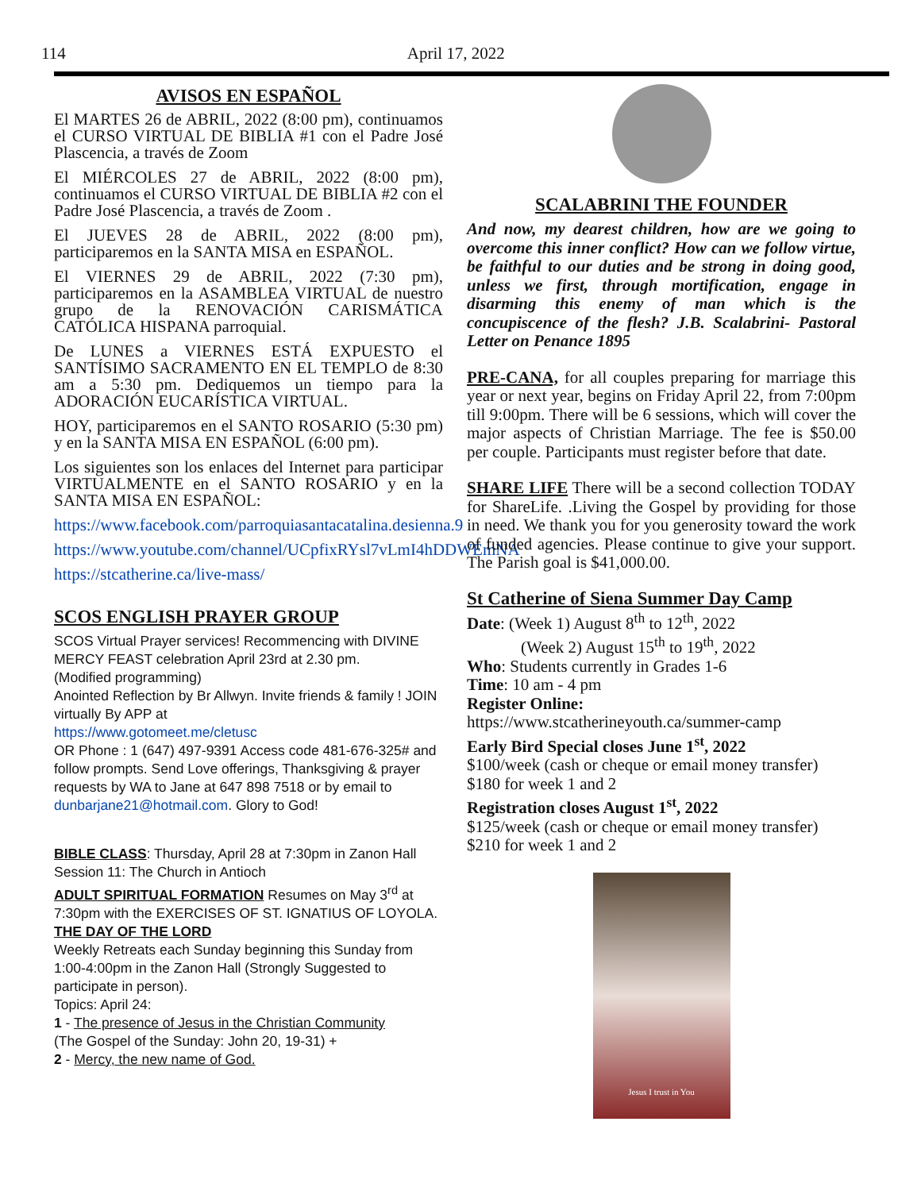114 April 17, 2022
AVISOS EN ESPAÑOL
El MARTES 26 de ABRIL, 2022 (8:00 pm), continuamos el CURSO VIRTUAL DE BIBLIA #1 con el Padre José Plascencia, a través de Zoom
El MIÉRCOLES 27 de ABRIL, 2022 (8:00 pm), continuamos el CURSO VIRTUAL DE BIBLIA #2 con el Padre José Plascencia, a través de Zoom .
El JUEVES 28 de ABRIL, 2022 (8:00 pm), participaremos en la SANTA MISA en ESPAÑOL.
El VIERNES 29 de ABRIL, 2022 (7:30 pm), participaremos en la ASAMBLEA VIRTUAL de nuestro grupo de la RENOVACIÓN CARISMÁTICA CATÓLICA HISPANA parroquial.
De LUNES a VIERNES ESTÁ EXPUESTO el SANTÍSIMO SACRAMENTO EN EL TEMPLO de 8:30 am a 5:30 pm. Dediquemos un tiempo para la ADORACIÓN EUCARÍSTICA VIRTUAL.
HOY, participaremos en el SANTO ROSARIO (5:30 pm) y en la SANTA MISA EN ESPAÑOL (6:00 pm).
Los siguientes son los enlaces del Internet para participar VIRTUALMENTE en el SANTO ROSARIO y en la SANTA MISA EN ESPAÑOL:
https://www.facebook.com/parroquiasantacatalina.desienna.9
https://www.youtube.com/channel/UCpfixRYsl7vLmI4hDDWEmNA
https://stcatherine.ca/live-mass/
SCOS ENGLISH PRAYER GROUP
SCOS Virtual Prayer services! Recommencing with DIVINE MERCY FEAST celebration April 23rd at 2.30 pm.
(Modified programming)
Anointed Reflection by Br Allwyn. Invite friends & family ! JOIN virtually By APP at
https://www.gotomeet.me/cletusc
OR Phone : 1 (647) 497-9391 Access code 481-676-325# and follow prompts. Send Love offerings, Thanksgiving & prayer requests by WA to Jane at 647 898 7518 or by email to dunbarjane21@hotmail.com. Glory to God!
BIBLE CLASS: Thursday, April 28 at 7:30pm in Zanon Hall
Session 11: The Church in Antioch
ADULT SPIRITUAL FORMATION Resumes on May 3<sup>rd</sup> at 7:30pm with the EXERCISES OF ST. IGNATIUS OF LOYOLA.
THE DAY OF THE LORD
Weekly Retreats each Sunday beginning this Sunday from 1:00-4:00pm in the Zanon Hall (Strongly Suggested to participate in person).
Topics: April 24:
1 - The presence of Jesus in the Christian Community
(The Gospel of the Sunday: John 20, 19-31) +
2 - Mercy, the new name of God.
SCALABRINI THE FOUNDER
And now, my dearest children, how are we going to overcome this inner conflict? How can we follow virtue, be faithful to our duties and be strong in doing good, unless we first, through mortification, engage in disarming this enemy of man which is the concupiscence of the flesh? J.B. Scalabrini- Pastoral Letter on Penance 1895
PRE-CANA, for all couples preparing for marriage this year or next year, begins on Friday April 22, from 7:00pm till 9:00pm. There will be 6 sessions, which will cover the major aspects of Christian Marriage. The fee is $50.00 per couple. Participants must register before that date.
SHARE LIFE There will be a second collection TODAY for ShareLife. .Living the Gospel by providing for those in need. We thank you for you generosity toward the work of funded agencies. Please continue to give your support. The Parish goal is $41,000.00.
St Catherine of Siena Summer Day Camp
Date: (Week 1) August 8<sup>th</sup> to 12<sup>th</sup>, 2022
(Week 2) August 15<sup>th</sup> to 19<sup>th</sup>, 2022
Who: Students currently in Grades 1-6
Time: 10 am - 4 pm
Register Online:
https://www.stcatherineyouth.ca/summer-camp
Early Bird Special closes June 1<sup>st</sup>, 2022
$100/week (cash or cheque or email money transfer)
$180 for week 1 and 2
Registration closes August 1<sup>st</sup>, 2022
$125/week (cash or cheque or email money transfer)
$210 for week 1 and 2
Jesus I trust in You